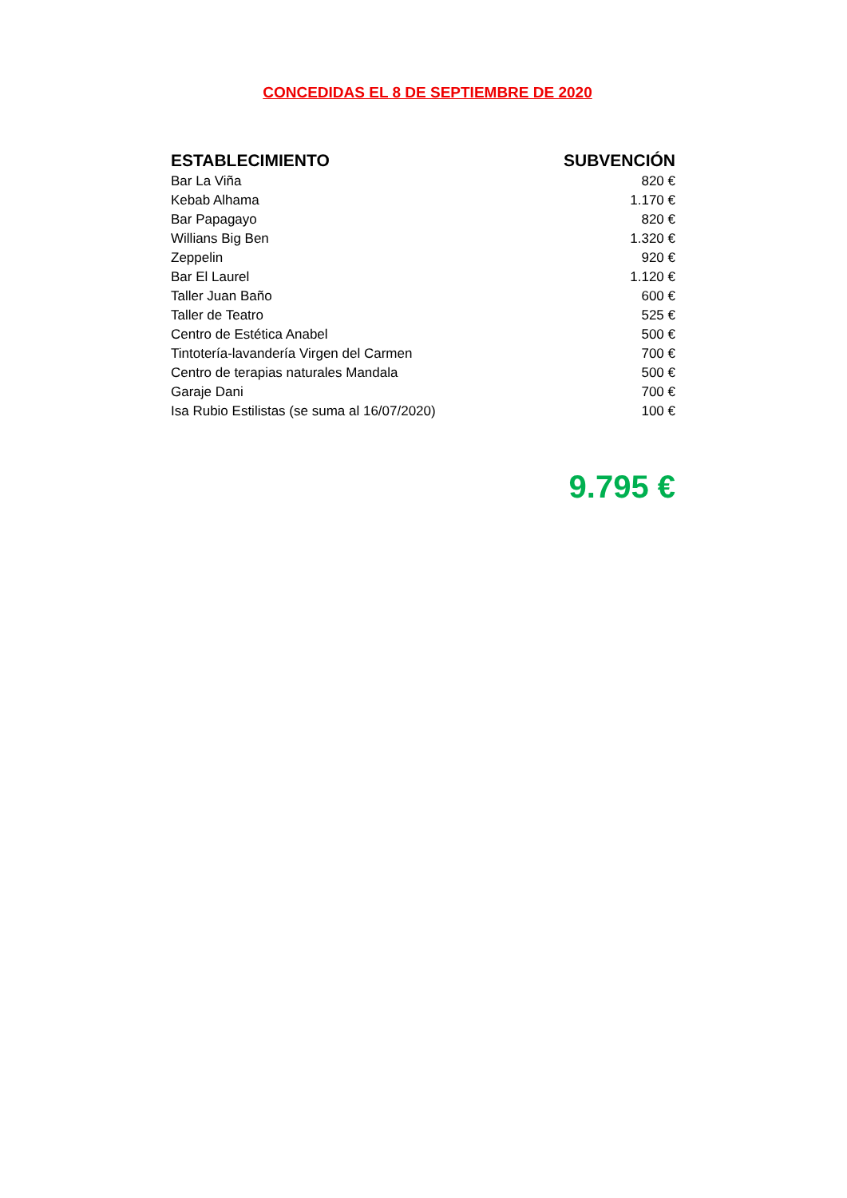CONCEDIDAS EL 8 DE SEPTIEMBRE DE 2020
| ESTABLECIMIENTO | SUBVENCIÓN |
| --- | --- |
| Bar La Viña | 820 € |
| Kebab Alhama | 1.170 € |
| Bar Papagayo | 820 € |
| Willians Big Ben | 1.320 € |
| Zeppelin | 920 € |
| Bar El Laurel | 1.120 € |
| Taller Juan Baño | 600 € |
| Taller de Teatro | 525 € |
| Centro de Estética Anabel | 500 € |
| Tintotería-lavandería Virgen del Carmen | 700 € |
| Centro de terapias naturales Mandala | 500 € |
| Garaje Dani | 700 € |
| Isa Rubio Estilistas (se suma al 16/07/2020) | 100 € |
9.795 €